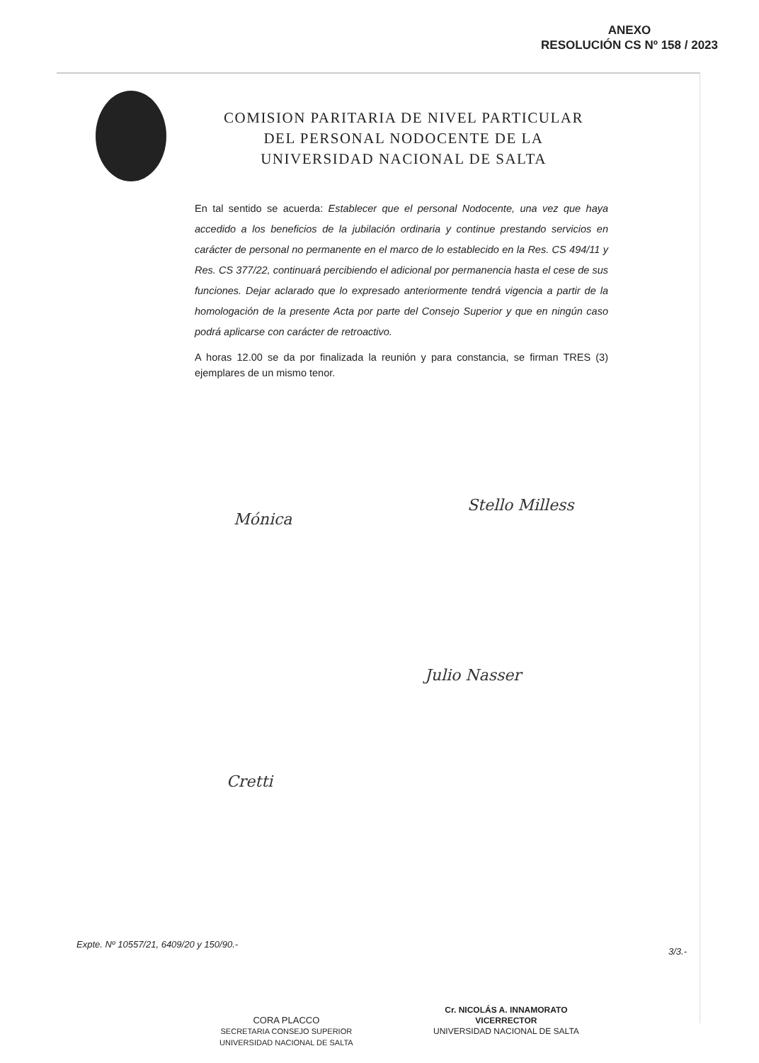ANEXO
RESOLUCIÓN CS Nº 158 / 2023
COMISION PARITARIA DE NIVEL PARTICULAR
DEL PERSONAL NODOCENTE DE LA
UNIVERSIDAD NACIONAL DE SALTA
En tal sentido se acuerda: Establecer que el personal Nodocente, una vez que haya accedido a los beneficios de la jubilación ordinaria y continue prestando servicios en carácter de personal no permanente en el marco de lo establecido en la Res. CS 494/11 y Res. CS 377/22, continuará percibiendo el adicional por permanencia hasta el cese de sus funciones. Dejar aclarado que lo expresado anteriormente tendrá vigencia a partir de la homologación de la presente Acta por parte del Consejo Superior y que en ningún caso podrá aplicarse con carácter de retroactivo.
A horas 12.00 se da por finalizada la reunión y para constancia, se firman TRES (3) ejemplares de un mismo tenor.
Mónica
Stello Milless
Julio Nasser
Cretti
Expte. Nº 10557/21, 6409/20 y 150/90.-
3/3.-
CORA PLACCO
SECRETARIA CONSEJO SUPERIOR
UNIVERSIDAD NACIONAL DE SALTA
Cr. NICOLÁS A. INNAMORATO
VICERRECTOR
UNIVERSIDAD NACIONAL DE SALTA